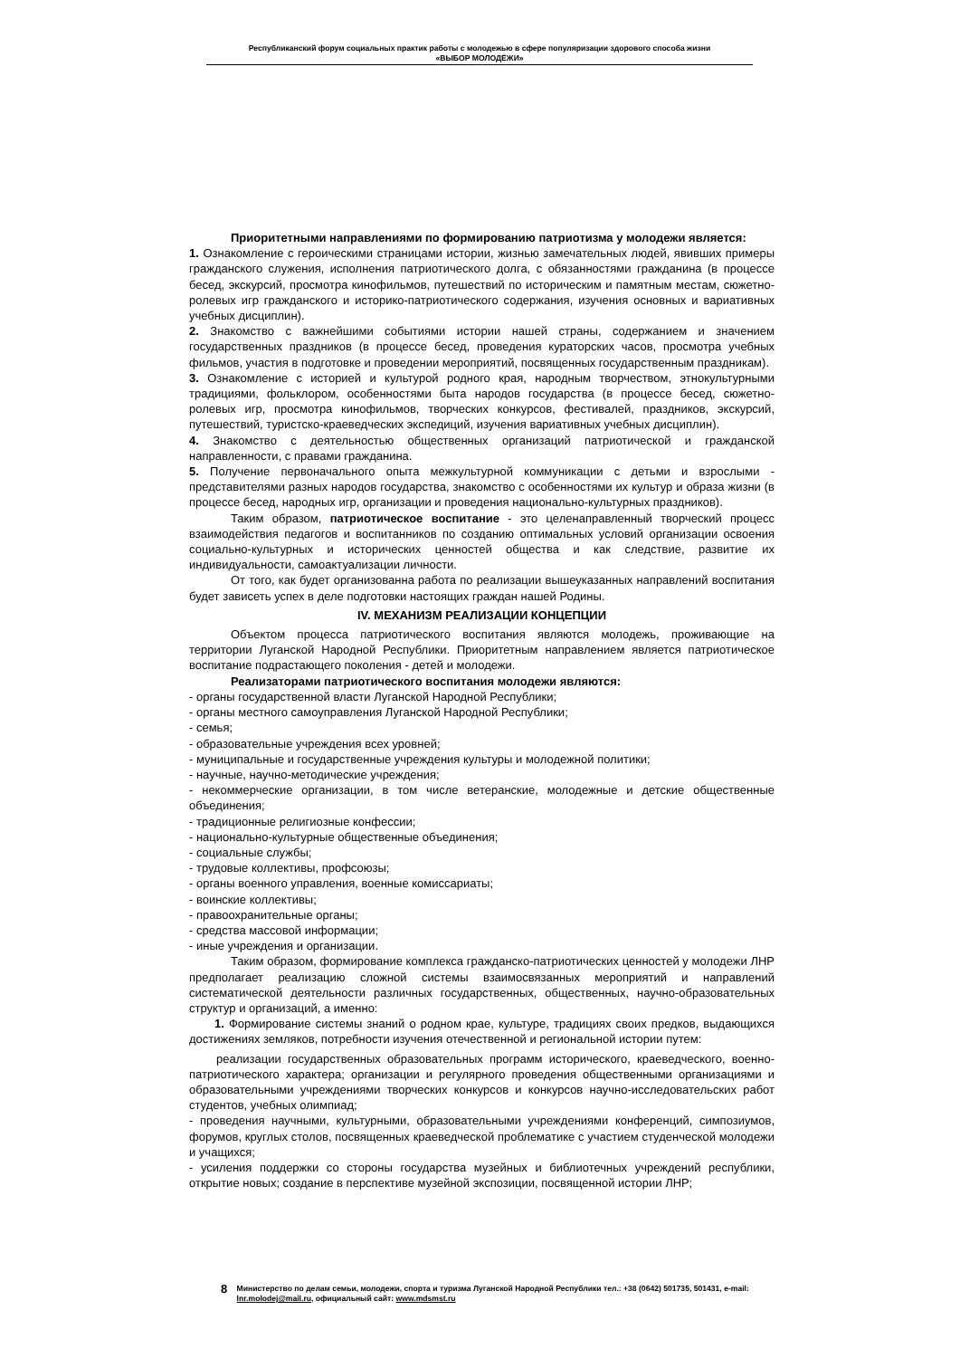Республиканский форум социальных практик работы с молодежью в сфере популяризации здорового способа жизни
«ВЫБОР МОЛОДЁЖИ»
Приоритетными направлениями по формированию патриотизма у молодежи является:
1. Ознакомление с героическими страницами истории, жизнью замечательных людей, явивших примеры гражданского служения, исполнения патриотического долга, с обязанностями гражданина (в процессе бесед, экскурсий, просмотра кинофильмов, путешествий по историческим и памятным местам, сюжетно-ролевых игр гражданского и историко-патриотического содержания, изучения основных и вариативных учебных дисциплин).
2. Знакомство с важнейшими событиями истории нашей страны, содержанием и значением государственных праздников (в процессе бесед, проведения кураторских часов, просмотра учебных фильмов, участия в подготовке и проведении мероприятий, посвященных государственным праздникам).
3. Ознакомление с историей и культурой родного края, народным творчеством, этнокультурными традициями, фольклором, особенностями быта народов государства (в процессе бесед, сюжетно-ролевых игр, просмотра кинофильмов, творческих конкурсов, фестивалей, праздников, экскурсий, путешествий, туристско-краеведческих экспедиций, изучения вариативных учебных дисциплин).
4. Знакомство с деятельностью общественных организаций патриотической и гражданской направленности, с правами гражданина.
5. Получение первоначального опыта межкультурной коммуникации с детьми и взрослыми - представителями разных народов государства, знакомство с особенностями их культур и образа жизни (в процессе бесед, народных игр, организации и проведения национально-культурных праздников).
Таким образом, патриотическое воспитание - это целенаправленный творческий процесс взаимодействия педагогов и воспитанников по созданию оптимальных условий организации освоения социально-культурных и исторических ценностей общества и как следствие, развитие их индивидуальности, самоактуализации личности.
От того, как будет организованна работа по реализации вышеуказанных направлений воспитания будет зависеть успех в деле подготовки настоящих граждан нашей Родины.
IV. МЕХАНИЗМ РЕАЛИЗАЦИИ КОНЦЕПЦИИ
Объектом процесса патриотического воспитания являются молодежь, проживающие на территории Луганской Народной Республики. Приоритетным направлением является патриотическое воспитание подрастающего поколения - детей и молодежи.
Реализаторами патриотического воспитания молодежи являются:
- органы государственной власти Луганской Народной Республики;
- органы местного самоуправления Луганской Народной Республики;
- семья;
- образовательные учреждения всех уровней;
- муниципальные и государственные учреждения культуры и молодежной политики;
- научные, научно-методические учреждения;
- некоммерческие организации, в том числе ветеранские, молодежные и детские общественные объединения;
- традиционные религиозные конфессии;
- национально-культурные общественные объединения;
- социальные службы;
- трудовые коллективы, профсоюзы;
- органы военного управления, военные комиссариаты;
- воинские коллективы;
- правоохранительные органы;
- средства массовой информации;
- иные учреждения и организации.
Таким образом, формирование комплекса гражданско-патриотических ценностей у молодежи ЛНР предполагает реализацию сложной системы взаимосвязанных мероприятий и направлений систематической деятельности различных государственных, общественных, научно-образовательных структур и организаций, а именно:
1. Формирование системы знаний о родном крае, культуре, традициях своих предков, выдающихся достижениях земляков, потребности изучения отечественной и региональной истории путем:
реализации государственных образовательных программ исторического, краеведческого, военно-патриотического характера; организации и регулярного проведения общественными организациями и образовательными учреждениями творческих конкурсов и конкурсов научно-исследовательских работ студентов, учебных олимпиад;
- проведения научными, культурными, образовательными учреждениями конференций, симпозиумов, форумов, круглых столов, посвященных краеведческой проблематике с участием студенческой молодежи и учащихся;
- усиления поддержки со стороны государства музейных и библиотечных учреждений республики, открытие новых; создание в перспективе музейной экспозиции, посвященной истории ЛНР;
8
Министерство по делам семьи, молодежи, спорта и туризма Луганской Народной Республики тел.: +38 (0642) 501735, 501431, e-mail: lnr.molodej@mail.ru, официальный сайт: www.mdsmst.ru